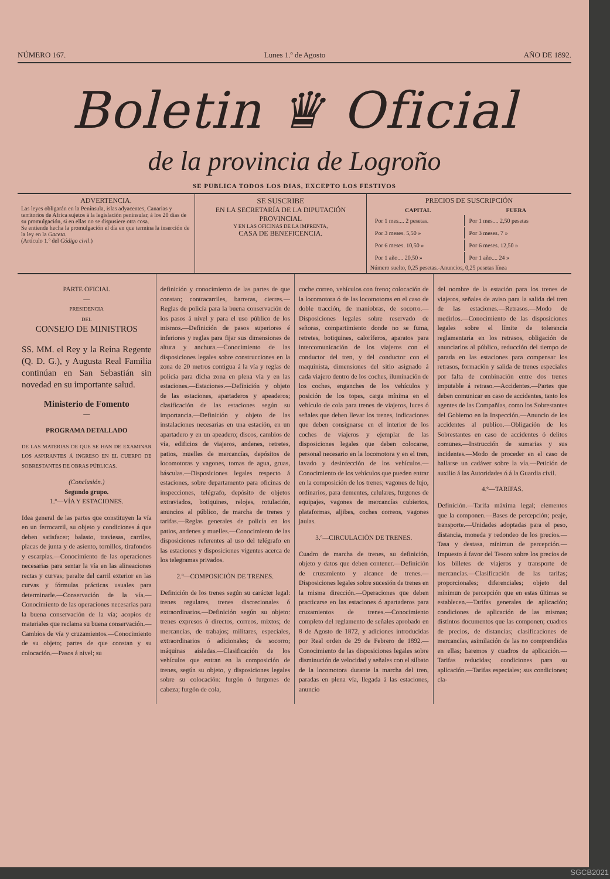NÚMERO 167. Lunes 1.º de Agosto AÑO DE 1892.
Boletin ♛ Oficial
de la provincia de Logroño
SE PUBLICA TODOS LOS DIAS, EXCEPTO LOS FESTIVOS
| ADVERTENCIA. Las leyes obligarán en la Península, islas adyacentes, Canarias y territorios de Africa sujetos á la legislación peninsular, á los 20 días de su promulgación, si en ellas no se dispusiere otra cosa. Se entiende hecha la promulgación el día en que termina la inserción de la ley en la Gaceta . (Artículo 1.º del Código civil .) | SE SUSCRIBE EN LA SECRETARÍA DE LA DIPUTACIÓN PROVINCIAL Y EN LAS OFICINAS DE LA IMPRENTA, CASA DE BENEFICENCIA. | PRECIOS DE SUSCRIPCIÓN / CAPITAL / FUERA / / --- / --- / / Por 1 mes.... 2 pesetas. / Por 1 mes.... 2,50 pesetas / / Por 3 meses. 5,50 » / Por 3 meses. 7 » / / Por 6 meses. 10,50 » / Por 6 meses. 12,50 » / / Por 1 año.... 20,50 » / Por 1 año.... 24 » / Número suelto, 0,25 pesetas.-Anuncios, 0,25 pesetas línea |
PARTE OFICIAL
—
PRESIDENCIA
DEL
CONSEJO DE MINISTROS
SS. MM. el Rey y la Reina Regente (Q. D. G.), y Augusta Real Familia continúan en San Sebastián sin novedad en su importante salud.
Ministerio de Fomento
—
PROGRAMA DETALLADO
DE LAS MATERIAS DE QUE SE HAN DE EXAMINAR LOS ASPIRANTES Á INGRESO EN EL CUERPO DE SOBRESTANTES DE OBRAS PÚBLICAS.
(Conclusión.)
Segundo grupo.
1.º—VÍA Y ESTACIONES.
Idea general de las partes que constituyen la vía en un ferrocarril, su objeto y condiciones á que deben satisfacer; balasto, traviesas, carriles, placas de junta y de asiento, tornillos, tirafondos y escarpias.—Conocimiento de las operaciones necesarias para sentar la vía en las alineaciones rectas y curvas; peralte del carril exterior en las curvas y fórmulas prácticas usuales para determinarle.—Conservación de la vía.—Conocimiento de las operaciones necesarias para la buena conservación de la vía; acopios de materiales que reclama su buena conservación.—Cambios de vía y cruzamientos.—Conocimiento de su objeto; partes de que constan y su colocación.—Pasos á nivel; su
definición y conocimiento de las partes de que constan; contracarriles, barreras, cierres.—Reglas de policía para la buena conservación de los pasos á nivel y para el uso público de los mismos.—Definición de pasos superiores é inferiores y reglas para fijar sus dimensiones de altura y anchura.—Conocimiento de las disposiciones legales sobre construcciones en la zona de 20 metros contigua á la vía y reglas de policía para dicha zona en plena vía y en las estaciones.—Estaciones.—Definición y objeto de las estaciones, apartaderos y apeaderos; clasificación de las estaciones según su importancia.—Definición y objeto de las instalaciones necesarias en una estación, en un apartadero y en un apeadero; discos, cambios de vía, edificios de viajeros, andenes, retretes, patios, muelles de mercancías, depósitos de locomotoras y vagones, tomas de agua, gruas, básculas.—Disposiciones legales respecto á estaciones, sobre departamento para oficinas de inspecciones, telégrafo, depósito de objetos extraviados, botiquines, relojes, rotulación, anuncios al público, de marcha de trenes y tarifas.—Reglas generales de policía en los patios, andenes y muelles.—Conocimiento de las disposiciones referentes al uso del telégrafo en las estaciones y disposiciones vigentes acerca de los telegramas privados.
2.º—COMPOSICIÓN DE TRENES.
Definición de los trenes según su carácter legal: trenes regulares, trenes discrecionales ó extraordinarios.—Definición según su objeto: trenes expresos ó directos, correos, mixtos; de mercancías, de trabajos; militares, especiales, extraordinarios ó adicionales; de socorro; máquinas aisladas.—Clasificación de los vehículos que entran en la composición de trenes, según su objeto, y disposiciones legales sobre su colocación: furgón ó furgones de cabeza; furgón de cola,
coche correo, vehículos con freno; colocación de la locomotora ó de las locomotoras en el caso de doble tracción, de maniobras, de socorro.—Disposiciones legales sobre reservado de señoras, compartimiento donde no se fuma, retretes, botiquines, caloríferos, aparatos para intercomunicación de los viajeros con el conductor del tren, y del conductor con el maquinista, dimensiones del sitio asignado á cada viajero dentro de los coches, iluminación de los coches, enganches de los vehículos y posición de los topes, carga mínima en el vehículo de cola para trenes de viajeros, luces ó señales que deben llevar los trenes, indicaciones que deben consignarse en el interior de los coches de viajeros y ejemplar de las disposiciones legales que deben colocarse, personal necesario en la locomotora y en el tren, lavado y desinfección de los vehículos.—Conocimiento de los vehículos que pueden entrar en la composición de los trenes; vagones de lujo, ordinarios, para dementes, celulares, furgones de equipajes, vagones de mercancías cubiertos, plataformas, aljibes, coches correos, vagones jaulas.
3.º—CIRCULACIÓN DE TRENES.
Cuadro de marcha de trenes, su definición, objeto y datos que deben contener.—Definición de cruzamiento y alcance de trenes.—Disposiciones legales sobre sucesión de trenes en la misma dirección.—Operaciones que deben practicarse en las estaciones ó apartaderos para cruzamientos de trenes.—Conocimiento completo del reglamento de señales aprobado en 8 de Agosto de 1872, y adiciones introducidas por Real orden de 29 de Febrero de 1892.—Conocimiento de las disposiciones legales sobre disminución de velocidad y señales con el silbato de la locomotora durante la marcha del tren, paradas en plena vía, llegada á las estaciones, anuncio
del nombre de la estación para los trenes de viajeros, señales de aviso para la salida del tren de las estaciones.—Retrasos.—Modo de medirlos.—Conocimiento de las disposiciones legales sobre el límite de tolerancia reglamentaria en los retrasos, obligación de anunciarlos al público, reducción del tiempo de parada en las estaciones para compensar los retrasos, formación y salida de trenes especiales por falta de combinación entre dos trenes imputable á retraso.—Accidentes.—Partes que deben comunicar en caso de accidentes, tanto los agentes de las Compañías, como los Sobrestantes del Gobierno en la Inspección.—Anuncio de los accidentes al publico.—Obligación de los Sobrestantes en caso de accidentes ó delitos comunes.—Instrucción de sumarias y sus incidentes.—Modo de proceder en el caso de hallarse un cadáver sobre la vía.—Petición de auxilio á las Autoridades ó á la Guardia civil.
4.º—TARIFAS.
Definición.—Tarifa máxima legal; elementos que la componen.—Bases de percepción; peaje, transporte.—Unidades adoptadas para el peso, distancia, moneda y redondeo de los precios.—Tasa y destasa, mínimun de percepción.—Impuesto á favor del Tesoro sobre los precios de los billetes de viajeros y transporte de mercancías.—Clasificación de las tarifas; proporcionales; diferenciales; objeto del mínimun de percepción que en estas últimas se establecen.—Tarifas generales de aplicación; condiciones de aplicación de las mismas; distintos documentos que las componen; cuadros de precios, de distancias; clasificaciones de mercancías, asimilación de las no comprendidas en ellas; baremos y cuadros de aplicación.—Tarifas reducidas; condiciones para su aplicación.—Tarifas especiales; sus condiciones; cla-
SGCB2021